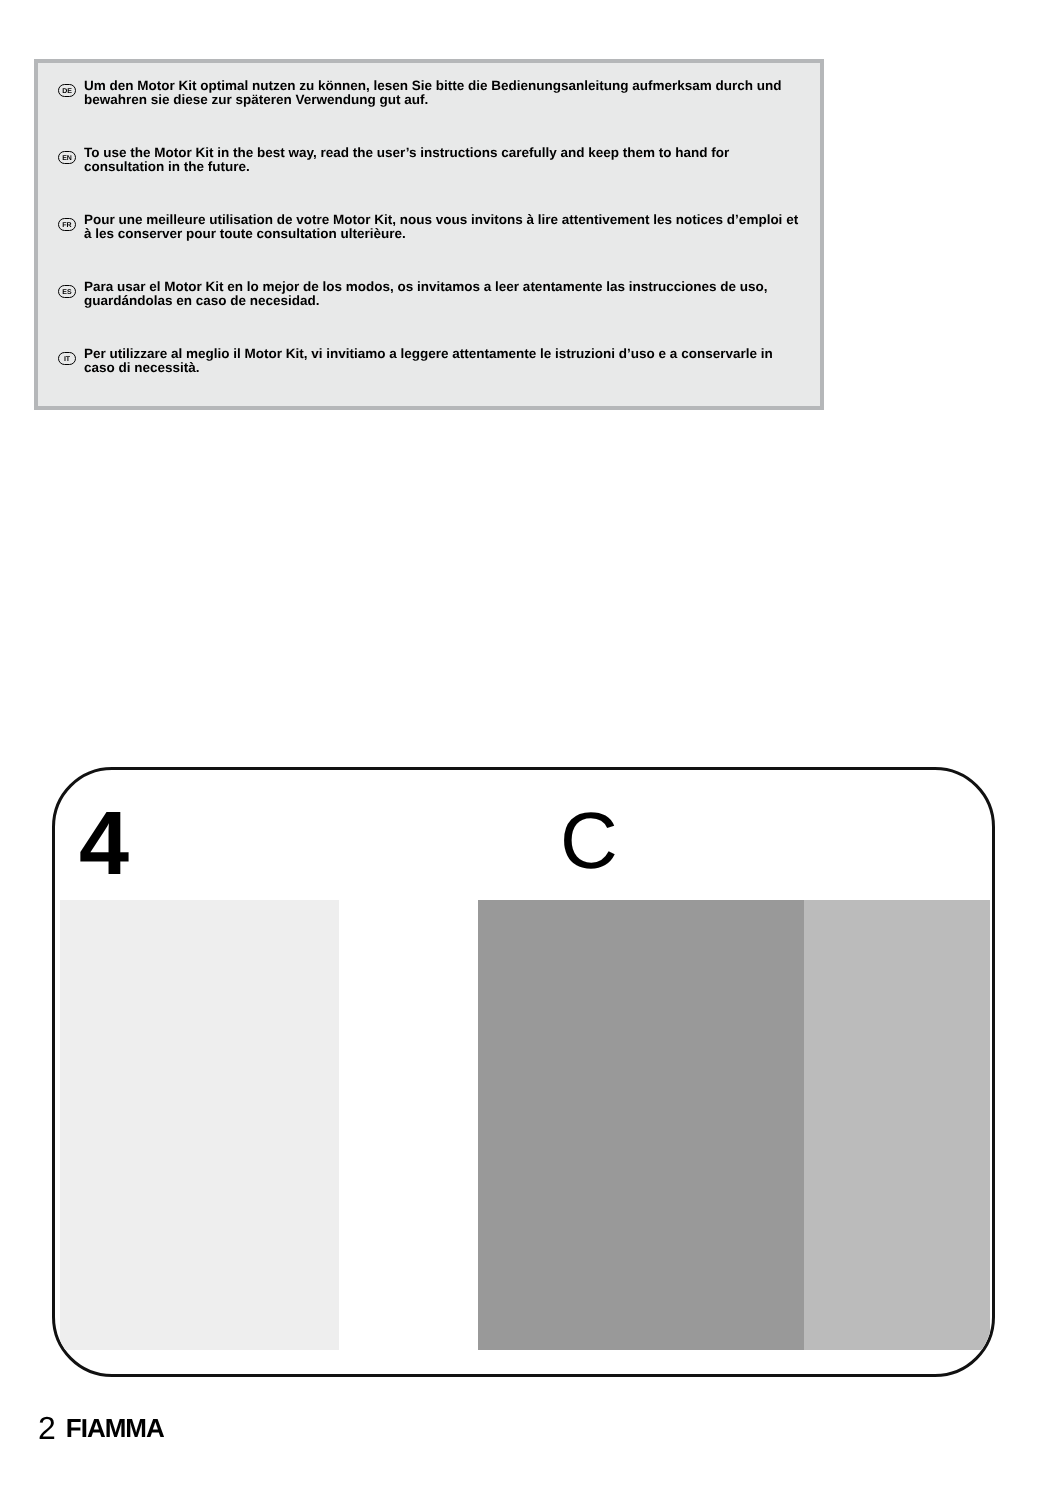DE Um den Motor Kit optimal nutzen zu können, lesen Sie bitte die Bedienungsanleitung aufmerksam durch und bewahren sie diese zur späteren Verwendung gut auf.
EN To use the Motor Kit in the best way, read the user’s instructions carefully and keep them to hand for consultation in the future.
FR Pour une meilleure utilisation de votre Motor Kit, nous vous invitons à lire attentivement les notices d’emploi et à les conserver pour toute consultation ulterièure.
ES Para usar el Motor Kit en lo mejor de los modos, os invitamos a leer atentamente las instrucciones de uso, guardándolas en caso de necesidad.
IT Per utilizzare al meglio il Motor Kit, vi invitiamo a leggere attentamente le istruzioni d’uso e a conservarle in caso di necessità.
4 C
2 FIAMMA